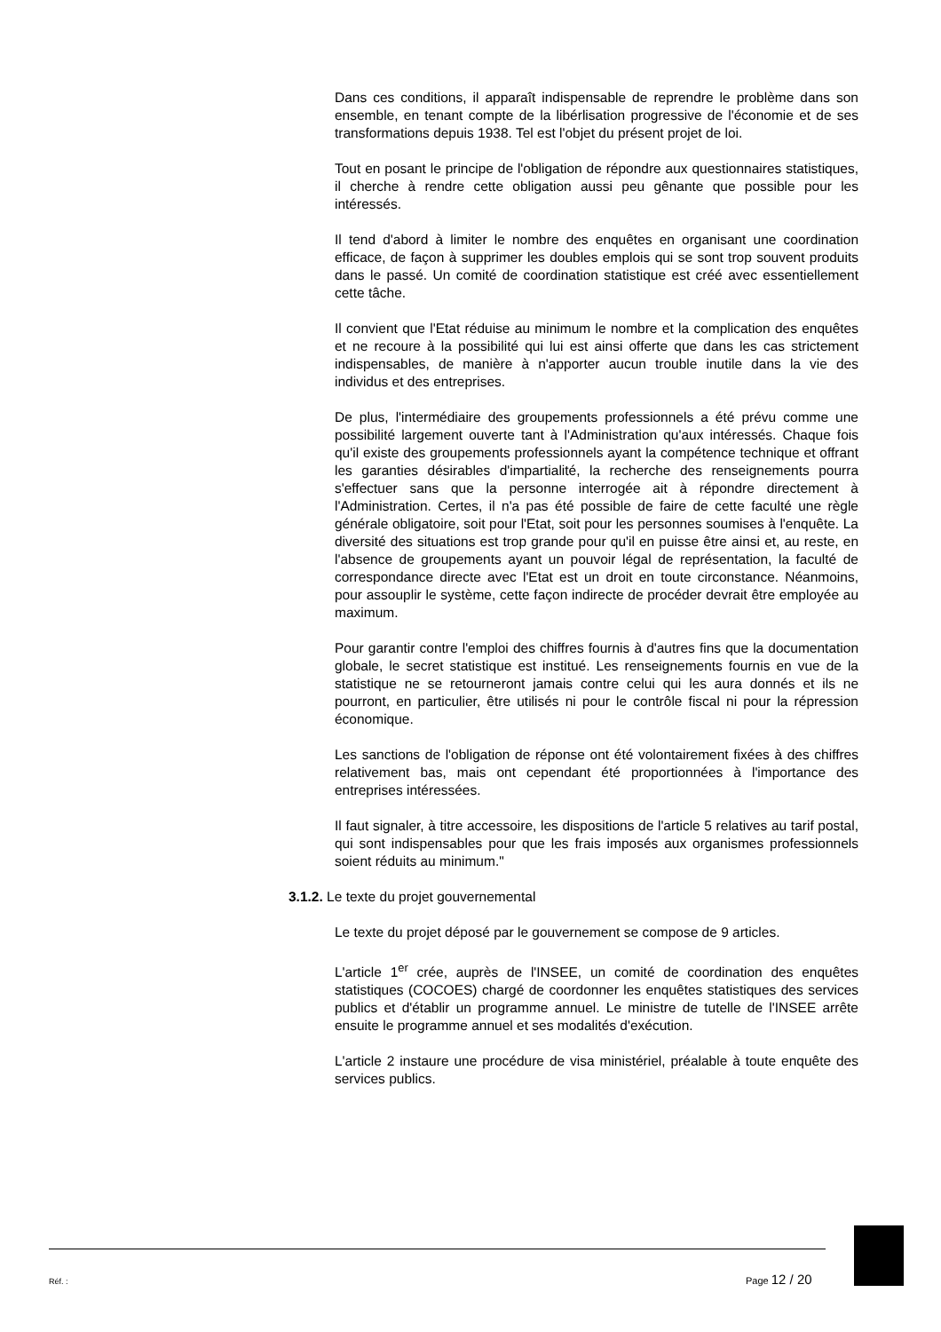Dans ces conditions, il apparaît indispensable de reprendre le problème dans son ensemble, en tenant compte de la libérlisation progressive de l'économie et de ses transformations depuis 1938. Tel est l'objet du présent projet de loi.
Tout en posant le principe de l'obligation de répondre aux questionnaires statistiques, il cherche à rendre cette obligation aussi peu gênante que possible pour les intéressés.
Il tend d'abord à limiter le nombre des enquêtes en organisant une coordination efficace, de façon à supprimer les doubles emplois qui se sont trop souvent produits dans le passé. Un comité de coordination statistique est créé avec essentiellement cette tâche.
Il convient que l'Etat réduise au minimum le nombre et la complication des enquêtes et ne recoure à la possibilité qui lui est ainsi offerte que dans les cas strictement indispensables, de manière à n'apporter aucun trouble inutile dans la vie des individus et des entreprises.
De plus, l'intermédiaire des groupements professionnels a été prévu comme une possibilité largement ouverte tant à l'Administration qu'aux intéressés. Chaque fois qu'il existe des groupements professionnels ayant la compétence technique et offrant les garanties désirables d'impartialité, la recherche des renseignements pourra s'effectuer sans que la personne interrogée ait à répondre directement à l'Administration. Certes, il n'a pas été possible de faire de cette faculté une règle générale obligatoire, soit pour l'Etat, soit pour les personnes soumises à l'enquête. La diversité des situations est trop grande pour qu'il en puisse être ainsi et, au reste, en l'absence de groupements ayant un pouvoir légal de représentation, la faculté de correspondance directe avec l'Etat est un droit en toute circonstance. Néanmoins, pour assouplir le système, cette façon indirecte de procéder devrait être employée au maximum.
Pour garantir contre l'emploi des chiffres fournis à d'autres fins que la documentation globale, le secret statistique est institué. Les renseignements fournis en vue de la statistique ne se retourneront jamais contre celui qui les aura donnés et ils ne pourront, en particulier, être utilisés ni pour le contrôle fiscal ni pour la répression économique.
Les sanctions de l'obligation de réponse ont été volontairement fixées à des chiffres relativement bas, mais ont cependant été proportionnées à l'importance des entreprises intéressées.
Il faut signaler, à titre accessoire, les dispositions de l'article 5 relatives au tarif postal, qui sont indispensables pour que les frais imposés aux organismes professionnels soient réduits au minimum."
3.1.2. Le texte du projet gouvernemental
Le texte du projet déposé par le gouvernement se compose de 9 articles.
L'article 1<sup>er</sup> crée, auprès de l'INSEE, un comité de coordination des enquêtes statistiques (COCOES) chargé de coordonner les enquêtes statistiques des services publics et d'établir un programme annuel. Le ministre de tutelle de l'INSEE arrête ensuite le programme annuel et ses modalités d'exécution.
L'article 2 instaure une procédure de visa ministériel, préalable à toute enquête des services publics.
Réf. : Page 12 / 20